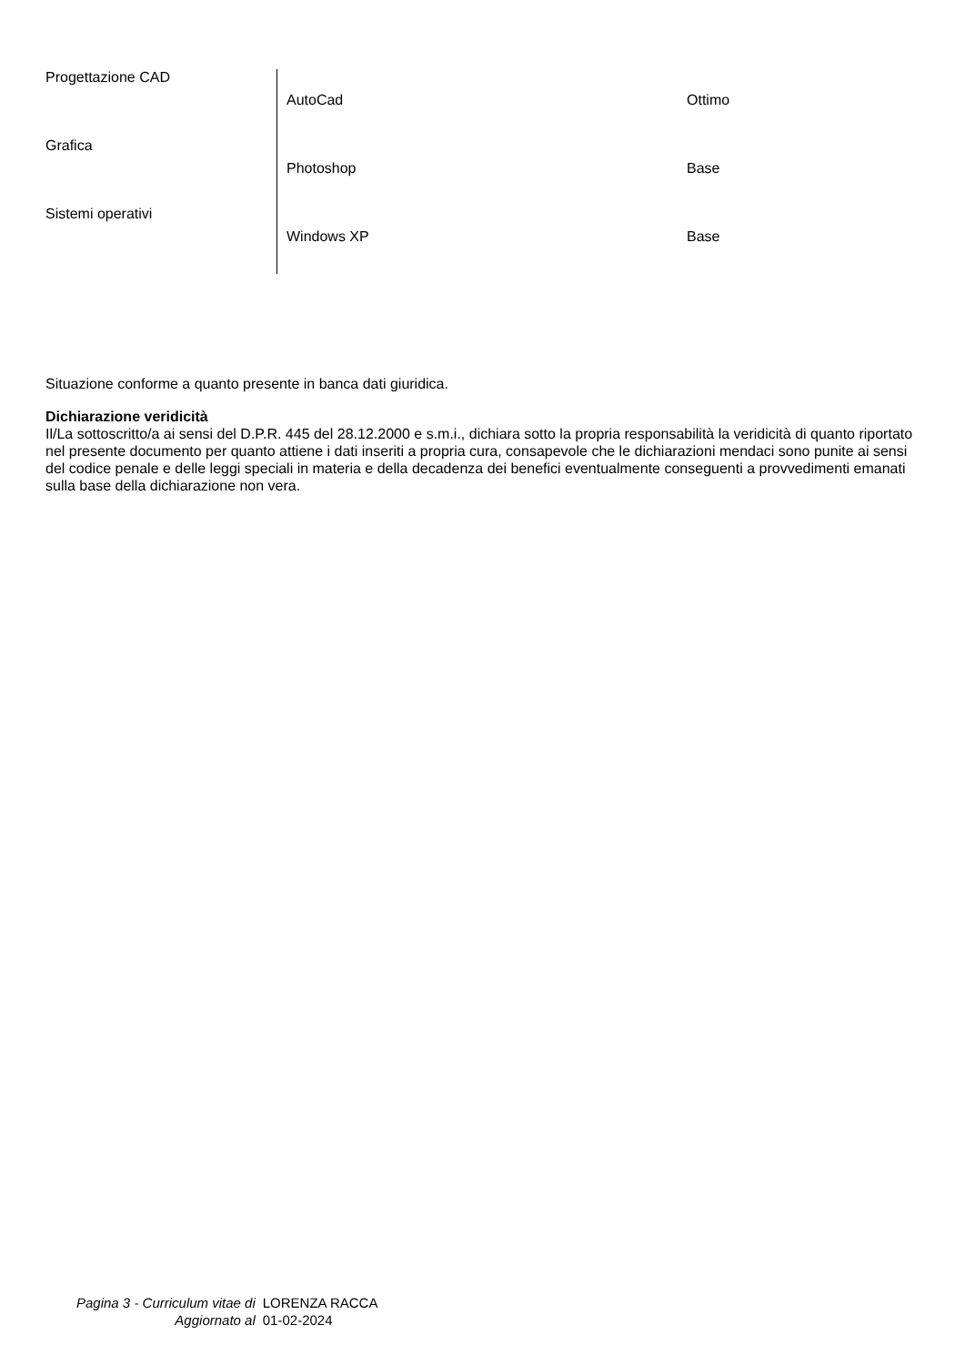| Progettazione CAD | | |
| | AutoCad | Ottimo |
| Grafica | | |
| | Photoshop | Base |
| Sistemi operativi | | |
| | Windows XP | Base |
Situazione conforme a quanto presente in banca dati giuridica.
Dichiarazione veridicità
Il/La sottoscritto/a ai sensi del D.P.R. 445 del 28.12.2000 e s.m.i., dichiara sotto la propria responsabilità la veridicità di quanto riportato nel presente documento per quanto attiene i dati inseriti a propria cura, consapevole che le dichiarazioni mendaci sono punite ai sensi del codice penale e delle leggi speciali in materia e della decadenza dei benefici eventualmente conseguenti a provvedimenti emanati sulla base della dichiarazione non vera.
| Pagina 3 - Curriculum vitae di | LORENZA RACCA |
| Aggiornato al | 01-02-2024 |